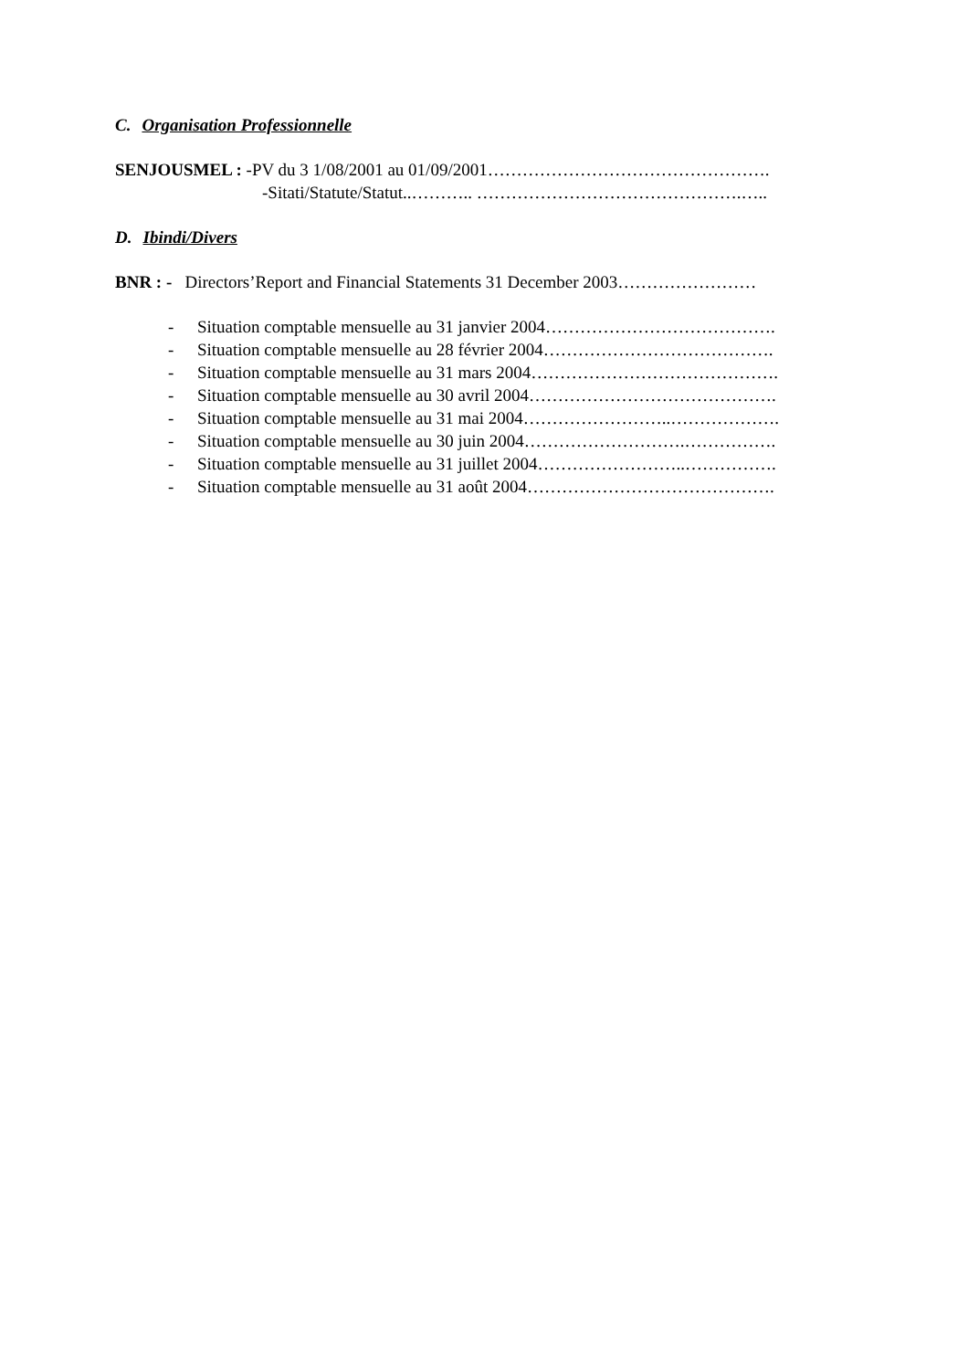C. Organisation Professionnelle
SENJOUSMEL : -PV du 3 1/08/2001 au 01/09/2001………………………………………….
-Sitati/Statute/Statut..……….. ……………………………………….…..
D. Ibindi/Divers
BNR : - Directors’Report and Financial Statements 31 December 2003……………………
- Situation comptable mensuelle au 31 janvier 2004………………………………….
- Situation comptable mensuelle au 28 février 2004………………………………….
- Situation comptable mensuelle au 31 mars 2004…………………………………….
- Situation comptable mensuelle au 30 avril 2004…………………………………….
- Situation comptable mensuelle au 31 mai 2004……………………..……………….
- Situation comptable mensuelle au 30 juin 2004……………………….…………….
- Situation comptable mensuelle au 31 juillet 2004……………………..…………….
- Situation comptable mensuelle au 31 août 2004…………………………………….